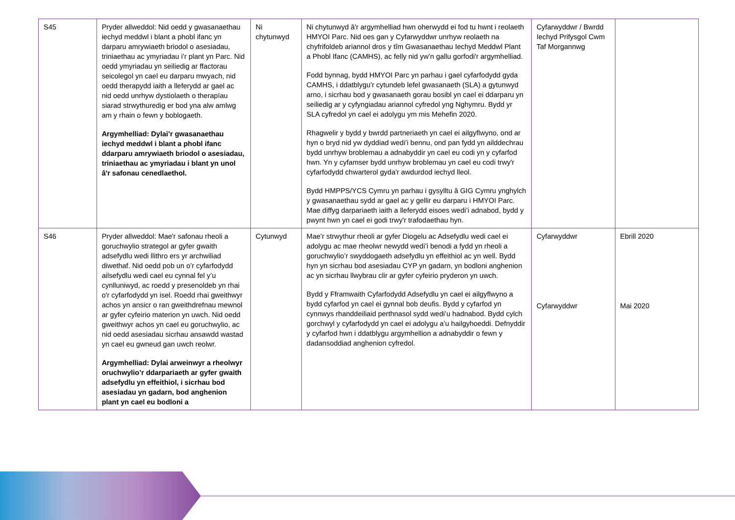| S45 | Pryder allweddol: Nid oedd y gwasanaethau iechyd meddwl i blant a phobl ifanc yn darparu amrywiaeth briodol o asesiadau, triniaethau ac ymyriadau i’r plant yn Parc. Nid oedd ymyriadau yn seiliedig ar ffactorau seicolegol yn cael eu darparu mwyach, nid oedd therapydd iaith a lleferydd ar gael ac nid oedd unrhyw dystiolaeth o therapïau siarad strwythuredig er bod yna alw amlwg am y rhain o fewn y boblogaeth. Argymhelliad: Dylai’r gwasanaethau iechyd meddwl i blant a phobl ifanc ddarparu amrywiaeth briodol o asesiadau, triniaethau ac ymyriadau i blant yn unol â'r safonau cenedlaethol. | Ni chytunwyd | Ni chytunwyd â'r argymhelliad hwn oherwydd ei fod tu hwnt i reolaeth HMYOI Parc. Nid oes gan y Cyfarwyddwr unrhyw reolaeth na chyfrifoldeb ariannol dros y tîm Gwasanaethau Iechyd Meddwl Plant a Phobl Ifanc (CAMHS), ac felly nid yw’n gallu gorfodi'r argymhelliad. Fodd bynnag, bydd HMYOI Parc yn parhau i gael cyfarfodydd gyda CAMHS, i ddatblygu'r cytundeb lefel gwasanaeth (SLA) a gytunwyd arno, i sicrhau bod y gwasanaeth gorau bosibl yn cael ei ddarparu yn seiliedig ar y cyfyngiadau ariannol cyfredol yng Nghymru. Bydd yr SLA cyfredol yn cael ei adolygu ym mis Mehefin 2020. Rhagwelir y bydd y bwrdd partneriaeth yn cael ei ailgyflwyno, ond ar hyn o bryd nid yw dyddiad wedi’i bennu, ond pan fydd yn ailddechrau bydd unrhyw broblemau a adnabyddir yn cael eu codi yn y cyfarfod hwn. Yn y cyfamser bydd unrhyw broblemau yn cael eu codi trwy'r cyfarfodydd chwarterol gyda'r awdurdod iechyd lleol. Bydd HMPPS/YCS Cymru yn parhau i gysylltu â GIG Cymru ynghylch y gwasanaethau sydd ar gael ac y gellir eu darparu i HMYOI Parc. Mae diffyg darpariaeth iaith a lleferydd eisoes wedi’i adnabod, bydd y pwynt hwn yn cael ei godi trwy'r trafodaethau hyn. | Cyfarwyddwr / Bwrdd Iechyd Prifysgol Cwm Taf Morgannwg | |
| S46 | Pryder allweddol: Mae'r safonau rheoli a goruchwylio strategol ar gyfer gwaith adsefydlu wedi llithro ers yr archwiliad diwethaf. Nid oedd pob un o’r cyfarfodydd ailsefydlu wedi cael eu cynnal fel y’u cynlluniwyd, ac roedd y presenoldeb yn rhai o'r cyfarfodydd yn isel. Roedd rhai gweithwyr achos yn ansicr o ran gweithdrefnau mewnol ar gyfer cyfeirio materion yn uwch. Nid oedd gweithwyr achos yn cael eu goruchwylio, ac nid oedd asesiadau sicrhau ansawdd wastad yn cael eu gwneud gan uwch reolwr. Argymhelliad: Dylai arweinwyr a rheolwyr oruchwylio’r ddarpariaeth ar gyfer gwaith adsefydlu yn effeithiol, i sicrhau bod asesiadau yn gadarn, bod anghenion plant yn cael eu bodloni a | Cytunwyd | Mae’r strwythur rheoli ar gyfer Diogelu ac Adsefydlu wedi cael ei adolygu ac mae rheolwr newydd wedi’i benodi a fydd yn rheoli a goruchwylio’r swyddogaeth adsefydlu yn effeithiol ac yn well. Bydd hyn yn sicrhau bod asesiadau CYP yn gadarn, yn bodloni anghenion ac yn sicrhau llwybrau clir ar gyfer cyfeirio pryderon yn uwch. Bydd y Fframwaith Cyfarfodydd Adsefydlu yn cael ei ailgyflwyno a bydd cyfarfod yn cael ei gynnal bob deufis. Bydd y cyfarfod yn cynnwys rhanddeiliaid perthnasol sydd wedi’u hadnabod. Bydd cylch gorchwyl y cyfarfodydd yn cael ei adolygu a’u hailgyhoeddi. Defnyddir y cyfarfod hwn i ddatblygu argymhellion a adnabyddir o fewn y dadansoddiad anghenion cyfredol. | Cyfarwyddwr Cyfarwyddwr | Ebrill 2020 Mai 2020 |